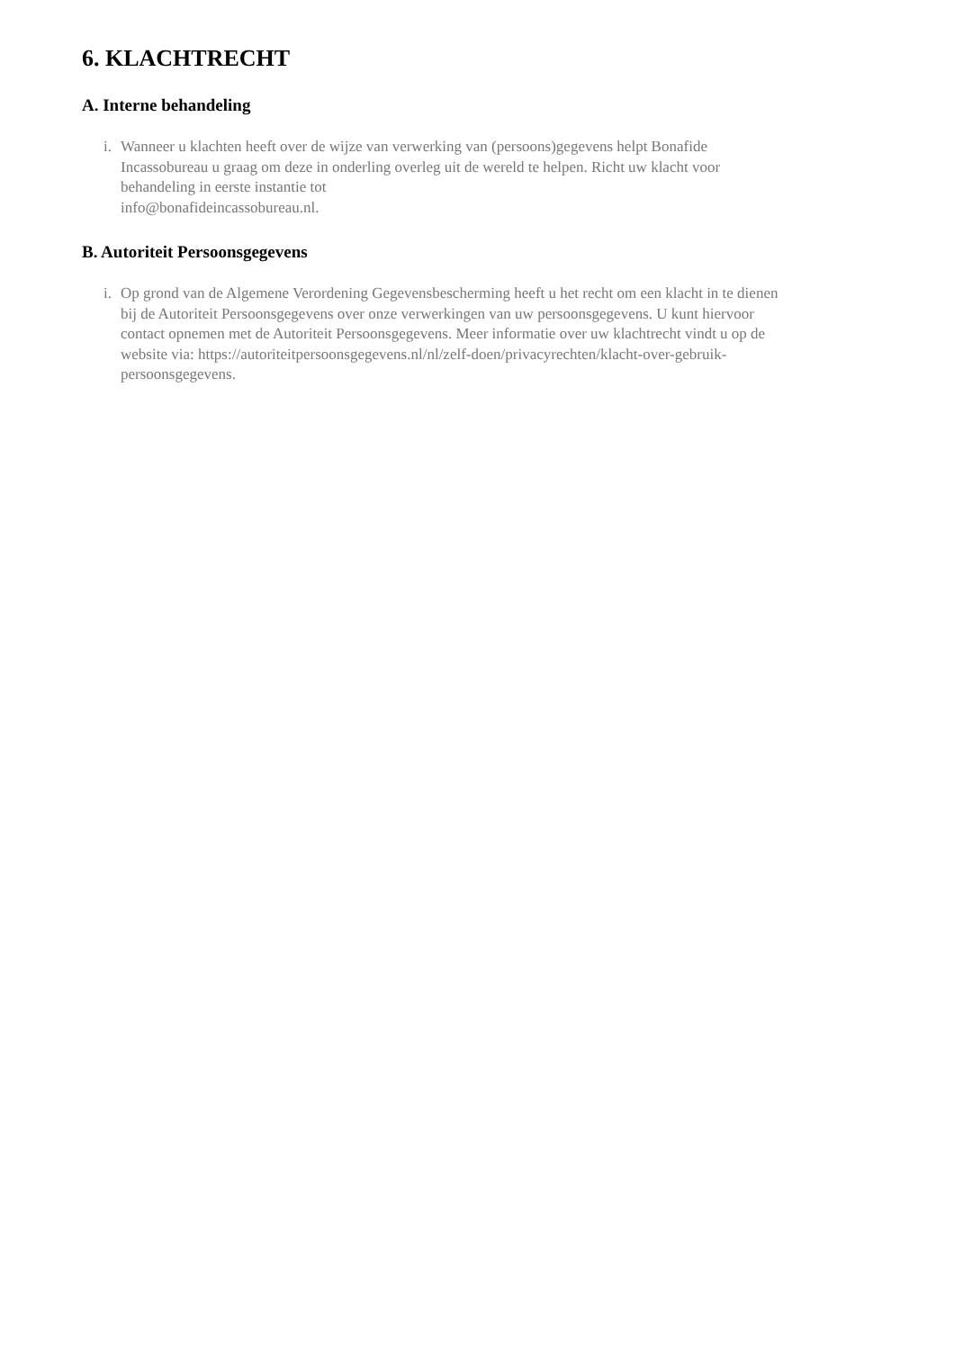6. KLACHTRECHT
A. Interne behandeling
i. Wanneer u klachten heeft over de wijze van verwerking van (persoons)gegevens helpt Bonafide Incassobureau u graag om deze in onderling overleg uit de wereld te helpen. Richt uw klacht voor behandeling in eerste instantie tot
info@bonafideincassobureau.nl.
B. Autoriteit Persoonsgegevens
i. Op grond van de Algemene Verordening Gegevensbescherming heeft u het recht om een klacht in te dienen bij de Autoriteit Persoonsgegevens over onze verwerkingen van uw persoonsgegevens. U kunt hiervoor contact opnemen met de Autoriteit Persoonsgegevens. Meer informatie over uw klachtrecht vindt u op de website via: https://autoriteitpersoonsgegevens.nl/nl/zelf-doen/privacyrechten/klacht-over-gebruik-persoonsgegevens.